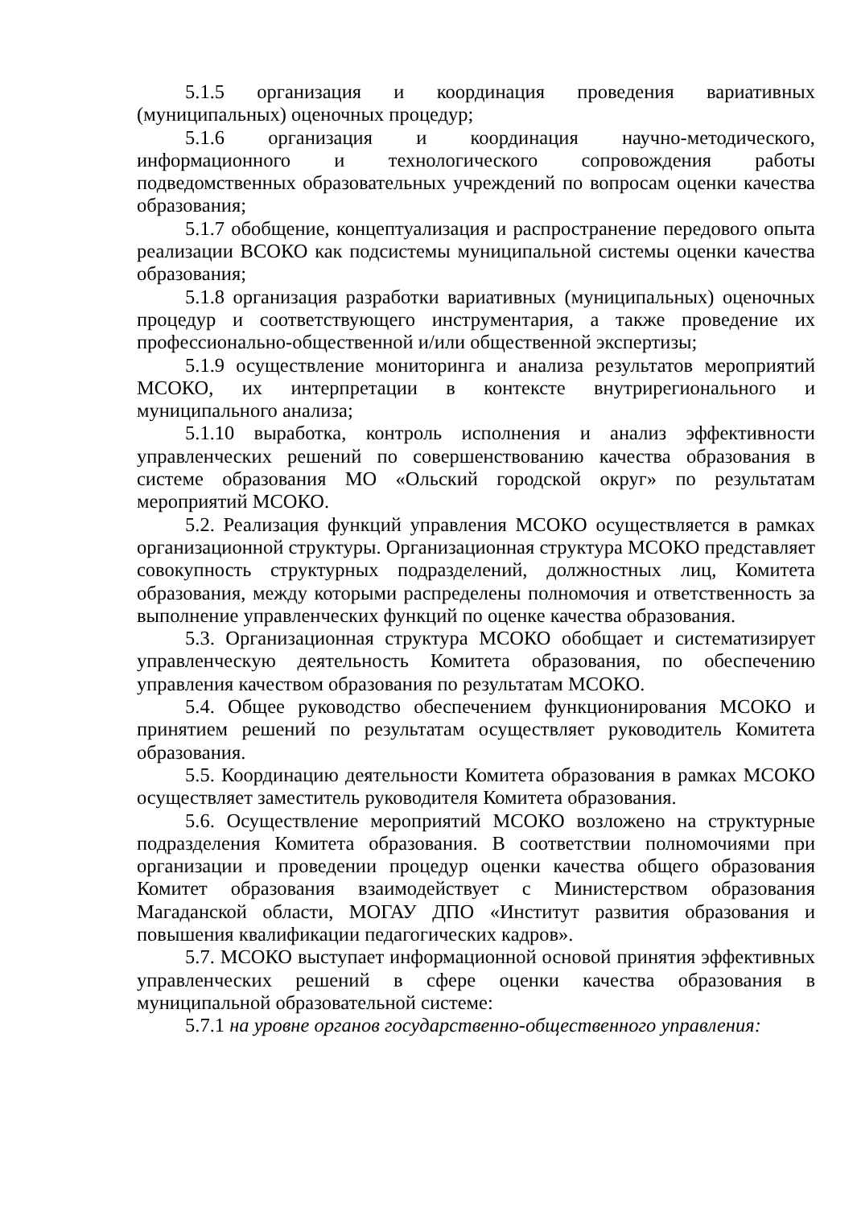5.1.5 организация и координация проведения вариативных (муниципальных) оценочных процедур;
5.1.6 организация и координация научно-методического, информационного и технологического сопровождения работы подведомственных образовательных учреждений по вопросам оценки качества образования;
5.1.7 обобщение, концептуализация и распространение передового опыта реализации ВСОКО как подсистемы муниципальной системы оценки качества образования;
5.1.8 организация разработки вариативных (муниципальных) оценочных процедур и соответствующего инструментария, а также проведение их профессионально-общественной и/или общественной экспертизы;
5.1.9 осуществление мониторинга и анализа результатов мероприятий МСОКО, их интерпретации в контексте внутрирегионального и муниципального анализа;
5.1.10 выработка, контроль исполнения и анализ эффективности управленческих решений по совершенствованию качества образования в системе образования МО «Ольский городской округ» по результатам мероприятий МСОКО.
5.2. Реализация функций управления МСОКО осуществляется в рамках организационной структуры. Организационная структура МСОКО представляет совокупность структурных подразделений, должностных лиц, Комитета образования, между которыми распределены полномочия и ответственность за выполнение управленческих функций по оценке качества образования.
5.3. Организационная структура МСОКО обобщает и систематизирует управленческую деятельность Комитета образования, по обеспечению управления качеством образования по результатам МСОКО.
5.4. Общее руководство обеспечением функционирования МСОКО и принятием решений по результатам осуществляет руководитель Комитета образования.
5.5. Координацию деятельности Комитета образования в рамках МСОКО осуществляет заместитель руководителя Комитета образования.
5.6. Осуществление мероприятий МСОКО возложено на структурные подразделения Комитета образования. В соответствии полномочиями при организации и проведении процедур оценки качества общего образования Комитет образования взаимодействует с Министерством образования Магаданской области, МОГАУ ДПО «Институт развития образования и повышения квалификации педагогических кадров».
5.7. МСОКО выступает информационной основой принятия эффективных управленческих решений в сфере оценки качества образования в муниципальной образовательной системе:
5.7.1 на уровне органов государственно-общественного управления: